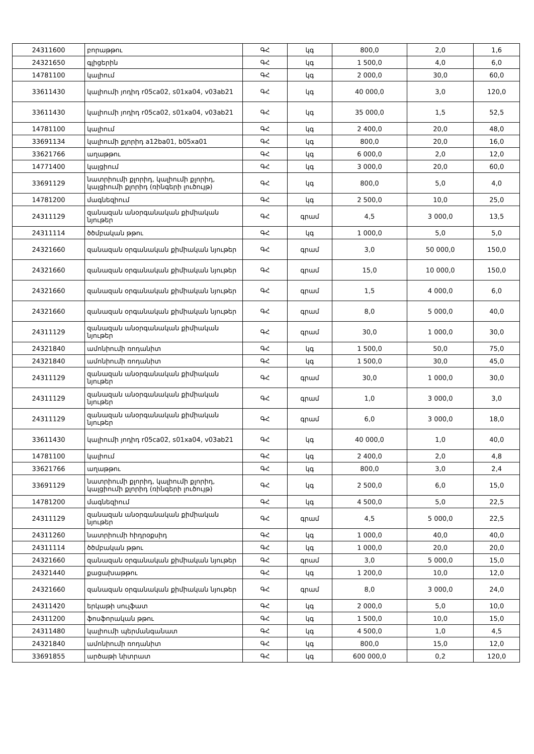| 24311600 | բորաթթու | ԳՀ | կգ | 800,0 | 2,0 | 1,6 |
| 24321650 | գլիցերին | ԳՀ | կգ | 1 500,0 | 4,0 | 6,0 |
| 14781100 | կալիում | ԳՀ | կգ | 2 000,0 | 30,0 | 60,0 |
| 33611430 | կալիումի յոդիդ r05ca02, s01xa04, v03ab21 | ԳՀ | կգ | 40 000,0 | 3,0 | 120,0 |
| 33611430 | կալիումի յոդիդ r05ca02, s01xa04, v03ab21 | ԳՀ | կգ | 35 000,0 | 1,5 | 52,5 |
| 14781100 | կալիում | ԳՀ | կգ | 2 400,0 | 20,0 | 48,0 |
| 33691134 | կալիումի քլորիդ a12ba01, b05xa01 | ԳՀ | կգ | 800,0 | 20,0 | 16,0 |
| 33621766 | աղաթթու | ԳՀ | կգ | 6 000,0 | 2,0 | 12,0 |
| 14771400 | կալցիում | ԳՀ | կգ | 3 000,0 | 20,0 | 60,0 |
| 33691129 | նատրիումի քլորիդ, կալիումի քլորիդ, կալցիումի քլորիդ (ռինգերի լուծույթ) | ԳՀ | կգ | 800,0 | 5,0 | 4,0 |
| 14781200 | մագնեզիում | ԳՀ | կգ | 2 500,0 | 10,0 | 25,0 |
| 24311129 | զանազան անօրգանական քիմիական նյութեր | ԳՀ | գրամ | 4,5 | 3 000,0 | 13,5 |
| 24311114 | ծծմբական թթու | ԳՀ | կգ | 1 000,0 | 5,0 | 5,0 |
| 24321660 | զանազան օրգանական քիմիական նյութեր | ԳՀ | գրամ | 3,0 | 50 000,0 | 150,0 |
| 24321660 | զանազան օրգանական քիմիական նյութեր | ԳՀ | գրամ | 15,0 | 10 000,0 | 150,0 |
| 24321660 | զանազան օրգանական քիմիական նյութեր | ԳՀ | գրամ | 1,5 | 4 000,0 | 6,0 |
| 24321660 | զանազան օրգանական քիմիական նյութեր | ԳՀ | գրամ | 8,0 | 5 000,0 | 40,0 |
| 24311129 | զանազան անօրգանական քիմիական նյութեր | ԳՀ | գրամ | 30,0 | 1 000,0 | 30,0 |
| 24321840 | ամոնիումի ռոդանիտ | ԳՀ | կգ | 1 500,0 | 50,0 | 75,0 |
| 24321840 | ամոնիումի ռոդանիտ | ԳՀ | կգ | 1 500,0 | 30,0 | 45,0 |
| 24311129 | զանազան անօրգանական քիմիական նյութեր | ԳՀ | գրամ | 30,0 | 1 000,0 | 30,0 |
| 24311129 | զանազան անօրգանական քիմիական նյութեր | ԳՀ | գրամ | 1,0 | 3 000,0 | 3,0 |
| 24311129 | զանազան անօրգանական քիմիական նյութեր | ԳՀ | գրամ | 6,0 | 3 000,0 | 18,0 |
| 33611430 | կալիումի յոդիդ r05ca02, s01xa04, v03ab21 | ԳՀ | կգ | 40 000,0 | 1,0 | 40,0 |
| 14781100 | կալիում | ԳՀ | կգ | 2 400,0 | 2,0 | 4,8 |
| 33621766 | աղաթթու | ԳՀ | կգ | 800,0 | 3,0 | 2,4 |
| 33691129 | նատրիումի քլորիդ, կալիումի քլորիդ, կալցիումի քլորիդ (ռինգերի լուծույթ) | ԳՀ | կգ | 2 500,0 | 6,0 | 15,0 |
| 14781200 | մագնեզիում | ԳՀ | կգ | 4 500,0 | 5,0 | 22,5 |
| 24311129 | զանազան անօրգանական քիմիական նյութեր | ԳՀ | գրամ | 4,5 | 5 000,0 | 22,5 |
| 24311260 | նատրիումի հիդրօքսիդ | ԳՀ | կգ | 1 000,0 | 40,0 | 40,0 |
| 24311114 | ծծմբական թթու | ԳՀ | կգ | 1 000,0 | 20,0 | 20,0 |
| 24321660 | զանազան օրգանական քիմիական նյութեր | ԳՀ | գրամ | 3,0 | 5 000,0 | 15,0 |
| 24321440 | քացախաթթու | ԳՀ | կգ | 1 200,0 | 10,0 | 12,0 |
| 24321660 | զանազան օրգանական քիմիական նյութեր | ԳՀ | գրամ | 8,0 | 3 000,0 | 24,0 |
| 24311420 | երկաթի սուլֆատ | ԳՀ | կգ | 2 000,0 | 5,0 | 10,0 |
| 24311200 | ֆոսֆորական թթու | ԳՀ | կգ | 1 500,0 | 10,0 | 15,0 |
| 24311480 | կալիումի պերմանգանատ | ԳՀ | կգ | 4 500,0 | 1,0 | 4,5 |
| 24321840 | ամոնիումի ռոդանիտ | ԳՀ | կգ | 800,0 | 15,0 | 12,0 |
| 33691855 | արծաթի նիտրատ | ԳՀ | կգ | 600 000,0 | 0,2 | 120,0 |